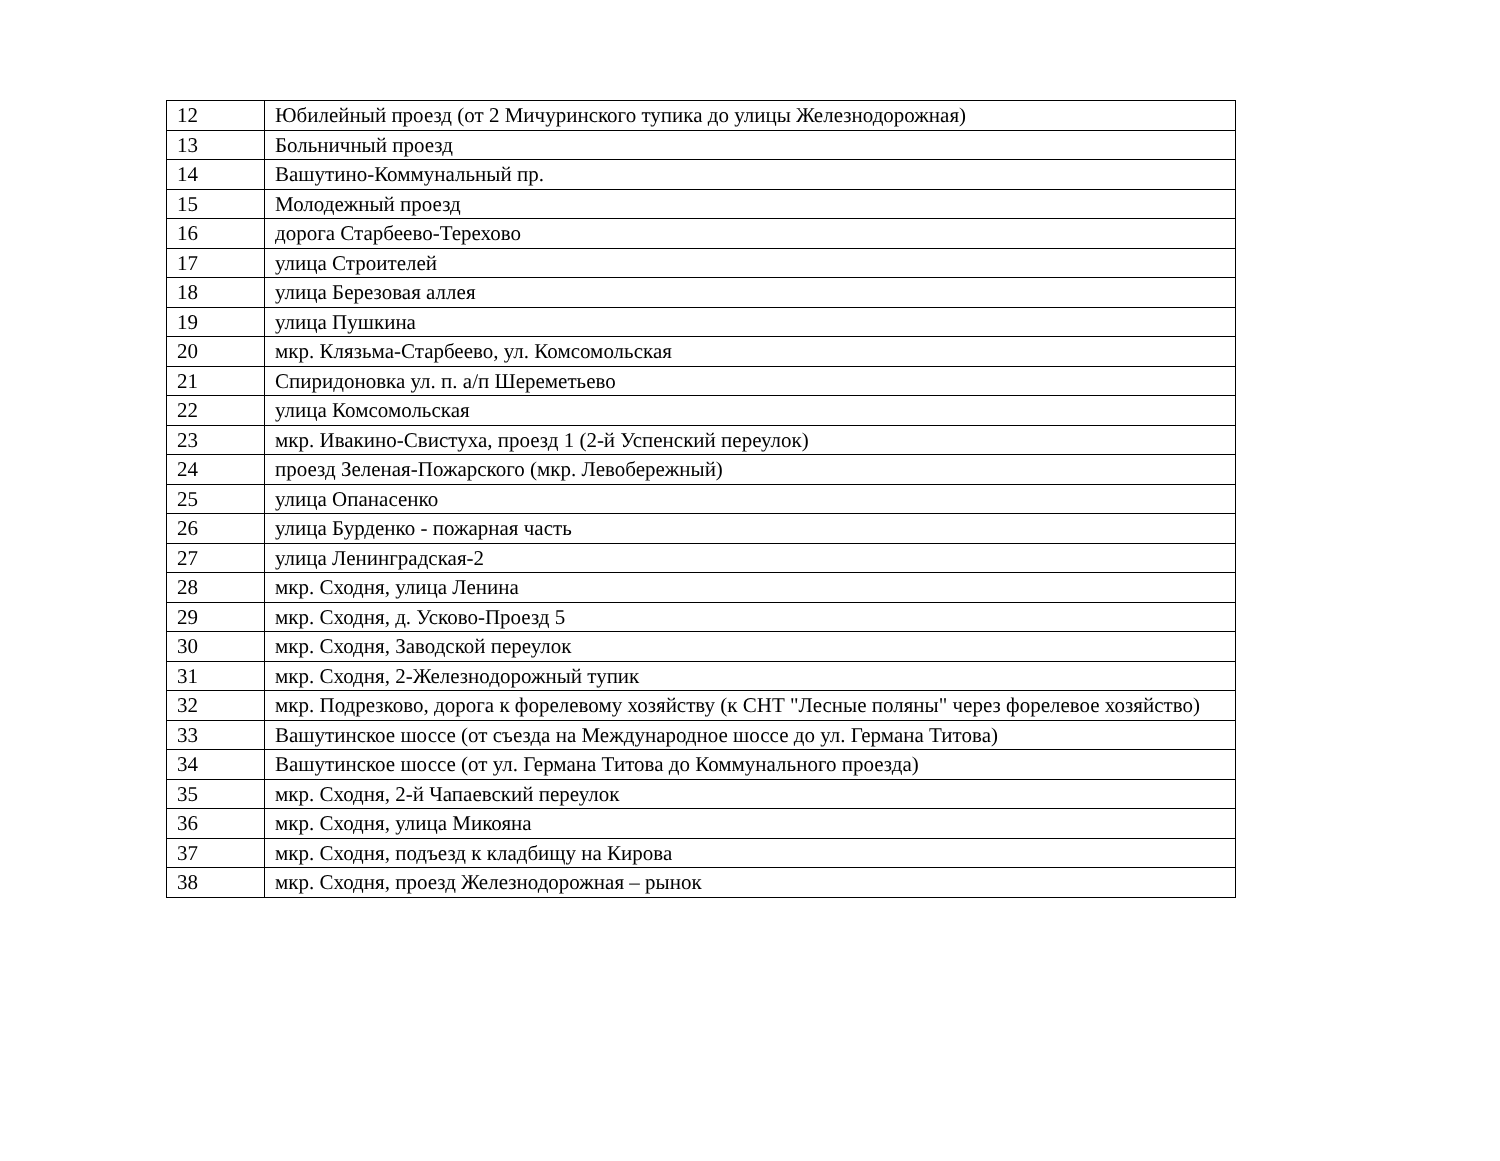| 12 | Юбилейный проезд (от 2 Мичуринского тупика до улицы Железнодорожная) |
| 13 | Больничный проезд |
| 14 | Вашутино-Коммунальный пр. |
| 15 | Молодежный проезд |
| 16 | дорога Старбеево-Терехово |
| 17 | улица Строителей |
| 18 | улица Березовая аллея |
| 19 | улица Пушкина |
| 20 | мкр. Клязьма-Старбеево, ул. Комсомольская |
| 21 | Спиридоновка ул. п. а/п Шереметьево |
| 22 | улица Комсомольская |
| 23 | мкр. Ивакино-Свистуха, проезд 1 (2-й Успенский переулок) |
| 24 | проезд Зеленая-Пожарского (мкр. Левобережный) |
| 25 | улица Опанасенко |
| 26 | улица Бурденко - пожарная часть |
| 27 | улица Ленинградская-2 |
| 28 | мкр. Сходня, улица Ленина |
| 29 | мкр. Сходня, д. Усково-Проезд 5 |
| 30 | мкр. Сходня, Заводской переулок |
| 31 | мкр. Сходня, 2-Железнодорожный тупик |
| 32 | мкр. Подрезково, дорога к форелевому хозяйству (к СНТ "Лесные поляны" через форелевое хозяйство) |
| 33 | Вашутинское шоссе (от съезда на Международное шоссе до ул. Германа Титова) |
| 34 | Вашутинское шоссе (от ул. Германа Титова до Коммунального проезда) |
| 35 | мкр. Сходня, 2-й Чапаевский переулок |
| 36 | мкр. Сходня, улица Микояна |
| 37 | мкр. Сходня, подъезд к кладбищу на Кирова |
| 38 | мкр. Сходня, проезд Железнодорожная – рынок |